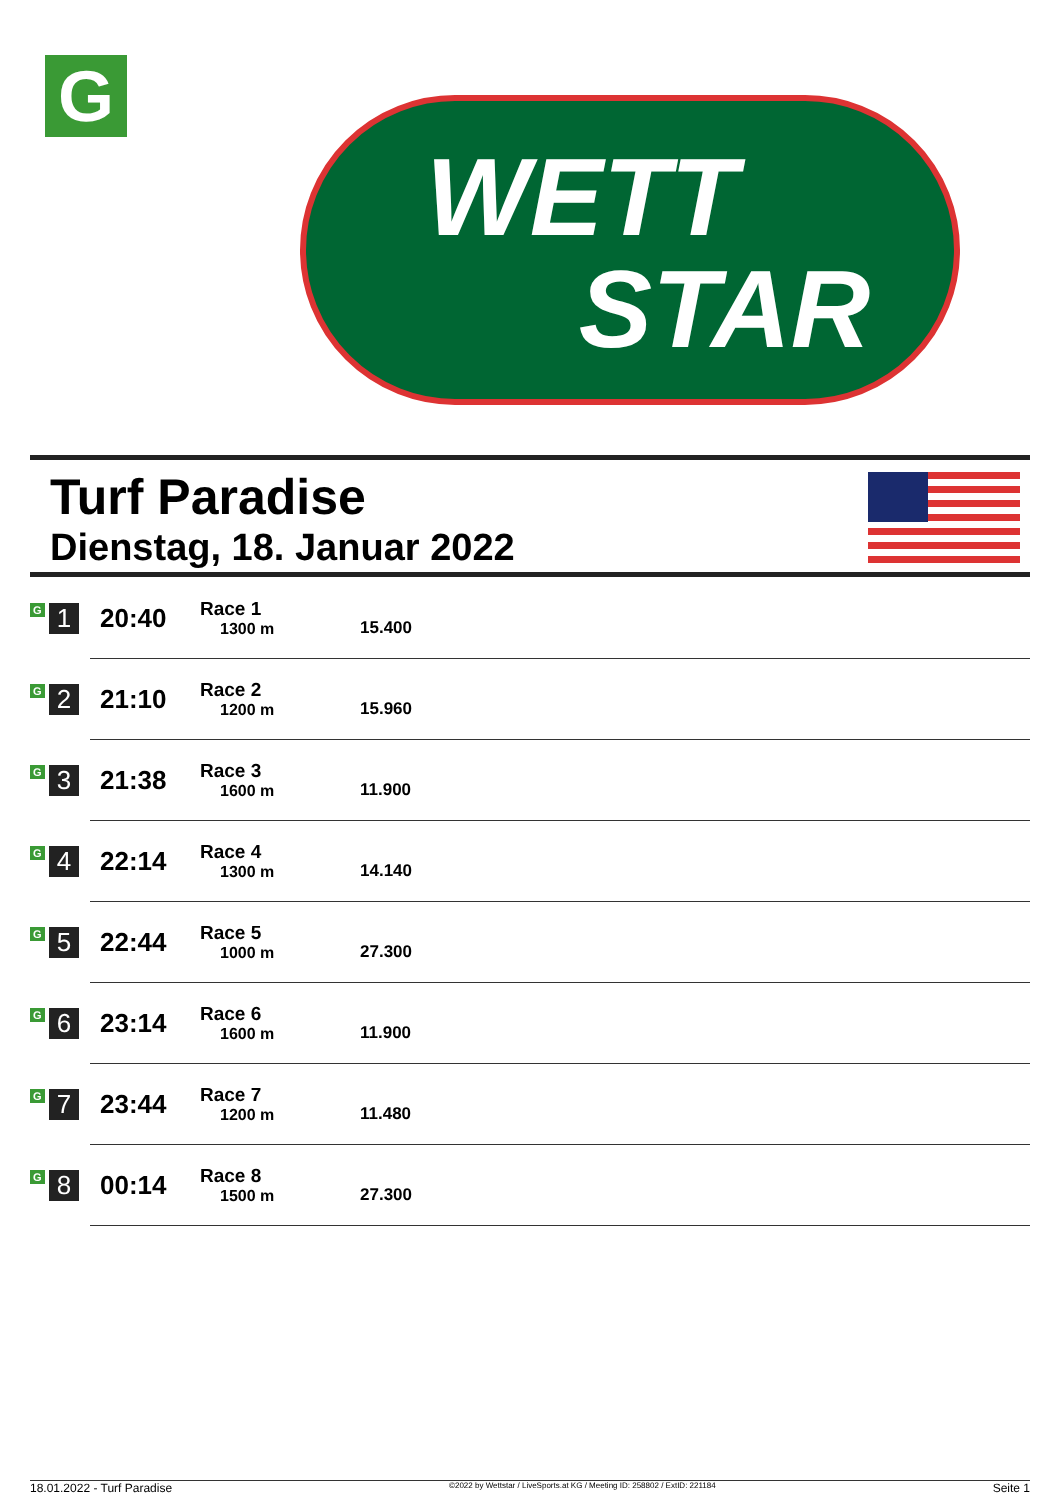G
WETT
STAR
Turf Paradise
Dienstag, 18. Januar 2022
| G 1 | 20:40 | Race 1 1300 m | 15.400 |
| G 2 | 21:10 | Race 2 1200 m | 15.960 |
| G 3 | 21:38 | Race 3 1600 m | 11.900 |
| G 4 | 22:14 | Race 4 1300 m | 14.140 |
| G 5 | 22:44 | Race 5 1000 m | 27.300 |
| G 6 | 23:14 | Race 6 1600 m | 11.900 |
| G 7 | 23:44 | Race 7 1200 m | 11.480 |
| G 8 | 00:14 | Race 8 1500 m | 27.300 |
18.01.2022 - Turf Paradise ©2022 by Wettstar / LiveSports.at KG / Meeting ID: 258802 / ExtID: 221184 Seite 1